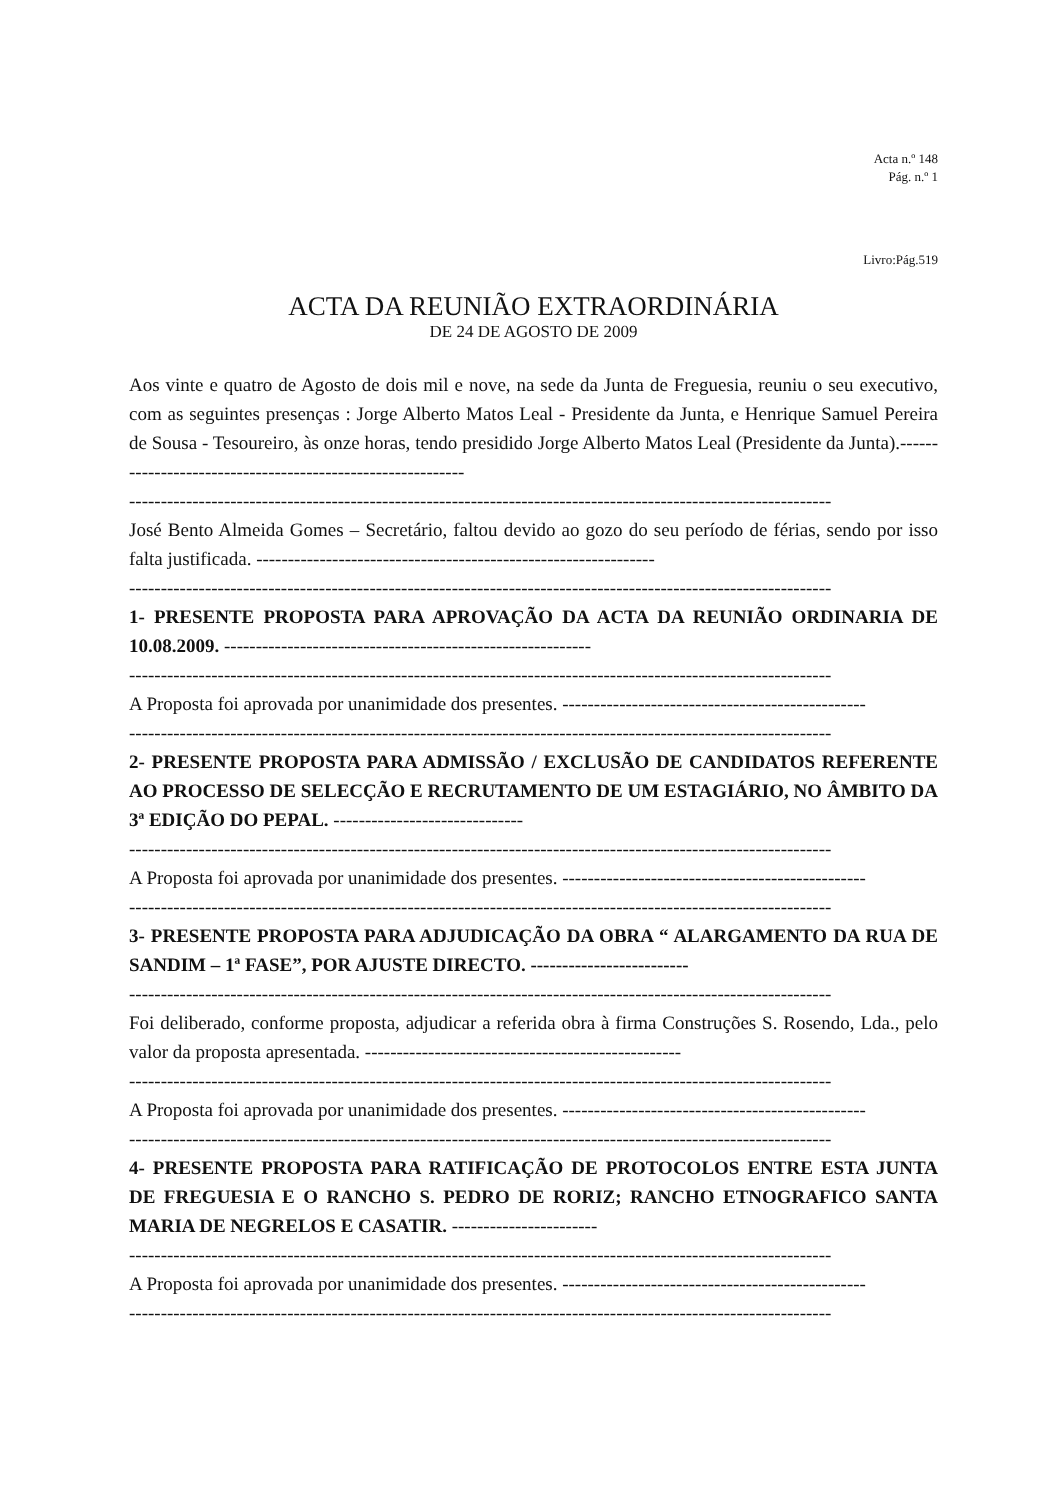Acta n.º 148
Pág. n.º 1
Livro:Pág.519
ACTA DA REUNIÃO EXTRAORDINÁRIA
DE 24 DE AGOSTO DE 2009
Aos vinte e quatro de Agosto de dois mil e nove, na sede da Junta de Freguesia, reuniu o seu executivo, com as seguintes presenças : Jorge Alberto Matos Leal - Presidente da Junta, e Henrique Samuel Pereira de Sousa - Tesoureiro, às onze horas, tendo presidido Jorge Alberto Matos Leal (Presidente da Junta).-----------------------------------------------------------
---------------------------------------------------------------------------------------------------------------
José Bento Almeida Gomes – Secretário, faltou devido ao gozo do seu período de férias, sendo por isso falta justificada. ---------------------------------------------------------------
---------------------------------------------------------------------------------------------------------------
1- PRESENTE PROPOSTA PARA APROVAÇÃO DA ACTA DA REUNIÃO ORDINARIA DE 10.08.2009. ----------------------------------------------------------
---------------------------------------------------------------------------------------------------------------
A Proposta foi aprovada por unanimidade dos presentes. ------------------------------------------------
---------------------------------------------------------------------------------------------------------------
2- PRESENTE PROPOSTA PARA ADMISSÃO / EXCLUSÃO DE CANDIDATOS REFERENTE AO PROCESSO DE SELECÇÃO E RECRUTAMENTO DE UM ESTAGIÁRIO, NO ÂMBITO DA 3ª EDIÇÃO DO PEPAL. ------------------------------
---------------------------------------------------------------------------------------------------------------
A Proposta foi aprovada por unanimidade dos presentes. ------------------------------------------------
---------------------------------------------------------------------------------------------------------------
3- PRESENTE PROPOSTA PARA ADJUDICAÇÃO DA OBRA “ ALARGAMENTO DA RUA DE SANDIM – 1ª FASE”, POR AJUSTE DIRECTO. -------------------------
---------------------------------------------------------------------------------------------------------------
Foi deliberado, conforme proposta, adjudicar a referida obra à firma Construções S. Rosendo, Lda., pelo valor da proposta apresentada. --------------------------------------------------
---------------------------------------------------------------------------------------------------------------
A Proposta foi aprovada por unanimidade dos presentes. ------------------------------------------------
---------------------------------------------------------------------------------------------------------------
4- PRESENTE PROPOSTA PARA RATIFICAÇÃO DE PROTOCOLOS ENTRE ESTA JUNTA DE FREGUESIA E O RANCHO S. PEDRO DE RORIZ; RANCHO ETNOGRAFICO SANTA MARIA DE NEGRELOS E CASATIR. -----------------------
---------------------------------------------------------------------------------------------------------------
A Proposta foi aprovada por unanimidade dos presentes. ------------------------------------------------
---------------------------------------------------------------------------------------------------------------